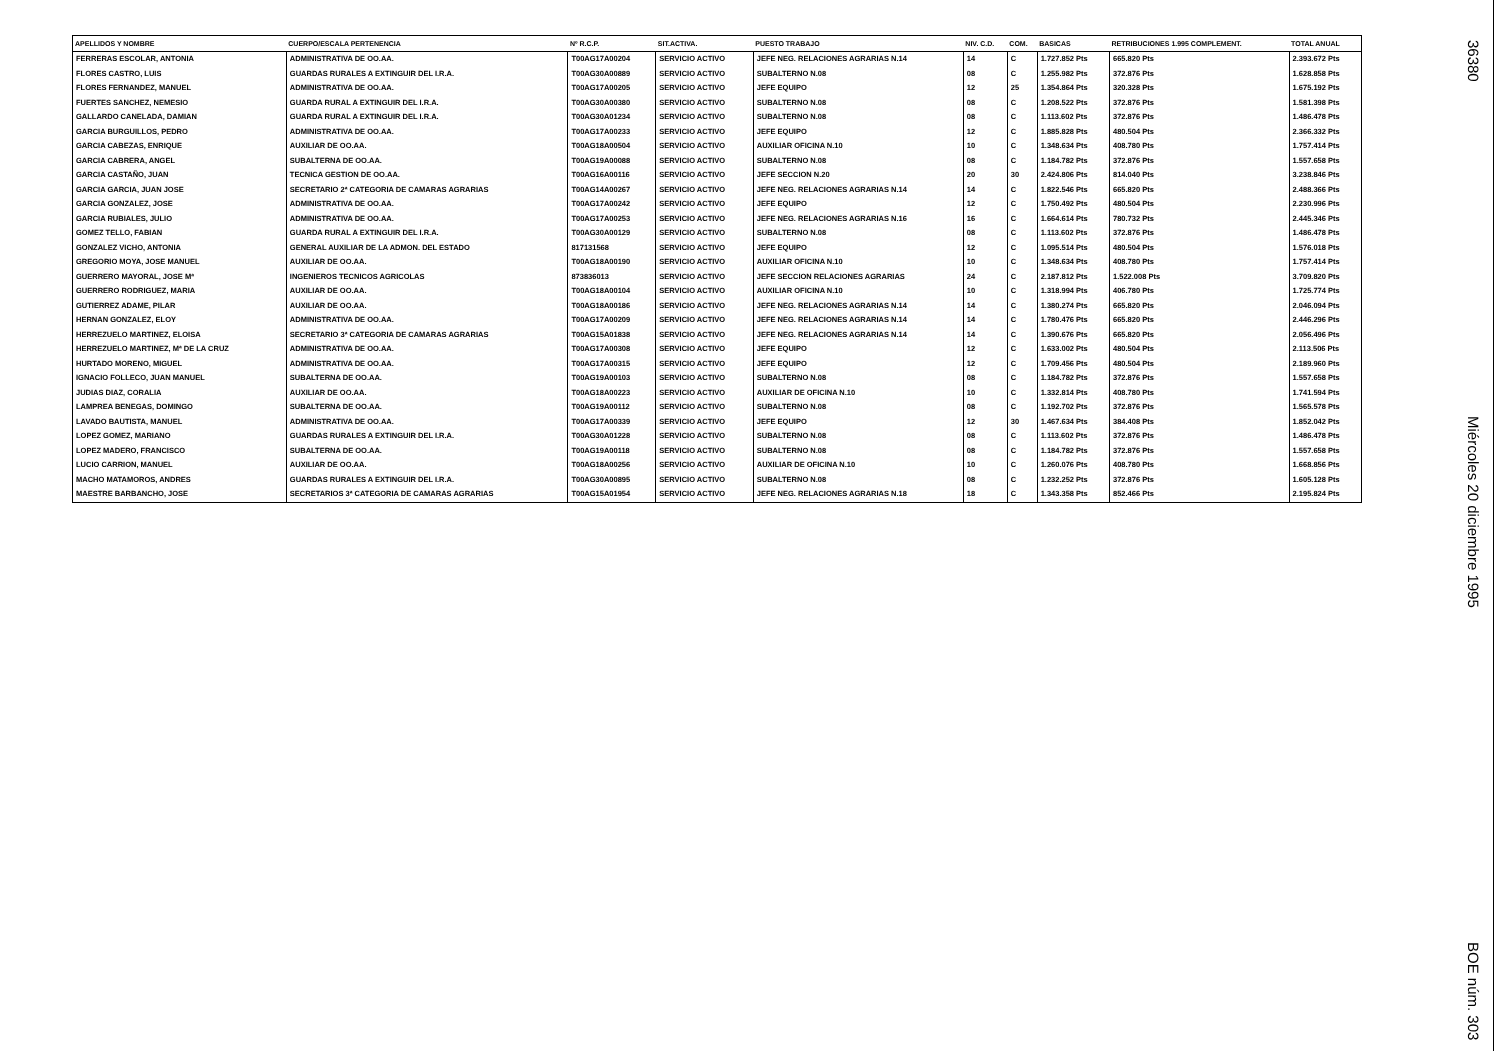| APELLIDOS Y NOMBRE | CUERPO/ESCALA PERTENENCIA | Nº R.C.P. | SIT.ACTIVA. | PUESTO TRABAJO | NIV. C.D. | COM. | BASICAS | RETRIBUCIONES 1.995 COMPLEMENT. | TOTAL ANUAL |
| --- | --- | --- | --- | --- | --- | --- | --- | --- | --- |
| FERRERAS ESCOLAR, ANTONIA | ADMINISTRATIVA DE OO.AA. | T00AG17A00204 | SERVICIO ACTIVO | JEFE NEG. RELACIONES AGRARIAS N.14 | 14 | C | 1.727.852 Pts | 665.820 Pts | 2.393.672 Pts |
| FLORES CASTRO, LUIS | GUARDAS RURALES A EXTINGUIR DEL I.R.A. | T00AG30A00889 | SERVICIO ACTIVO | SUBALTERNO N.08 | 08 | C | 1.255.982 Pts | 372.876 Pts | 1.628.858 Pts |
| FLORES FERNANDEZ, MANUEL | ADMINISTRATIVA DE OO.AA. | T00AG17A00205 | SERVICIO ACTIVO | JEFE EQUIPO | 12 | 25 | 1.354.864 Pts | 320.328 Pts | 1.675.192 Pts |
| FUERTES SANCHEZ, NEMESIO | GUARDA RURAL A EXTINGUIR DEL I.R.A. | T00AG30A00380 | SERVICIO ACTIVO | SUBALTERNO N.08 | 08 | C | 1.208.522 Pts | 372.876 Pts | 1.581.398 Pts |
| GALLARDO CANELADA, DAMIAN | GUARDA RURAL A EXTINGUIR DEL I.R.A. | T00AG30A01234 | SERVICIO ACTIVO | SUBALTERNO N.08 | 08 | C | 1.113.602 Pts | 372.876 Pts | 1.486.478 Pts |
| GARCIA BURGUILLOS, PEDRO | ADMINISTRATIVA DE OO.AA. | T00AG17A00233 | SERVICIO ACTIVO | JEFE EQUIPO | 12 | C | 1.885.828 Pts | 480.504 Pts | 2.366.332 Pts |
| GARCIA CABEZAS, ENRIQUE | AUXILIAR DE OO.AA. | T00AG18A00504 | SERVICIO ACTIVO | AUXILIAR OFICINA N.10 | 10 | C | 1.348.634 Pts | 408.780 Pts | 1.757.414 Pts |
| GARCIA CABRERA, ANGEL | SUBALTERNA DE OO.AA. | T00AG19A00088 | SERVICIO ACTIVO | SUBALTERNO N.08 | 08 | C | 1.184.782 Pts | 372.876 Pts | 1.557.658 Pts |
| GARCIA CASTAÑO, JUAN | TECNICA GESTION DE OO.AA. | T00AG16A00116 | SERVICIO ACTIVO | JEFE SECCION N.20 | 20 | 30 | 2.424.806 Pts | 814.040 Pts | 3.238.846 Pts |
| GARCIA GARCIA, JUAN JOSE | SECRETARIO 2ª CATEGORIA DE CAMARAS AGRARIAS | T00AG14A00267 | SERVICIO ACTIVO | JEFE NEG. RELACIONES AGRARIAS N.14 | 14 | C | 1.822.546 Pts | 665.820 Pts | 2.488.366 Pts |
| GARCIA GONZALEZ, JOSE | ADMINISTRATIVA DE OO.AA. | T00AG17A00242 | SERVICIO ACTIVO | JEFE EQUIPO | 12 | C | 1.750.492 Pts | 480.504 Pts | 2.230.996 Pts |
| GARCIA RUBIALES, JULIO | ADMINISTRATIVA DE OO.AA. | T00AG17A00253 | SERVICIO ACTIVO | JEFE NEG. RELACIONES AGRARIAS N.16 | 16 | C | 1.664.614 Pts | 780.732 Pts | 2.445.346 Pts |
| GOMEZ TELLO, FABIAN | GUARDA RURAL A EXTINGUIR DEL I.R.A. | T00AG30A00129 | SERVICIO ACTIVO | SUBALTERNO N.08 | 08 | C | 1.113.602 Pts | 372.876 Pts | 1.486.478 Pts |
| GONZALEZ VICHO, ANTONIA | GENERAL AUXILIAR DE LA ADMON. DEL ESTADO | 817131568 | SERVICIO ACTIVO | JEFE EQUIPO | 12 | C | 1.095.514 Pts | 480.504 Pts | 1.576.018 Pts |
| GREGORIO MOYA, JOSE MANUEL | AUXILIAR DE OO.AA. | T00AG18A00190 | SERVICIO ACTIVO | AUXILIAR OFICINA N.10 | 10 | C | 1.348.634 Pts | 408.780 Pts | 1.757.414 Pts |
| GUERRERO MAYORAL, JOSE Mª | INGENIEROS TECNICOS AGRICOLAS | 873836013 | SERVICIO ACTIVO | JEFE SECCION RELACIONES AGRARIAS | 24 | C | 2.187.812 Pts | 1.522.008 Pts | 3.709.820 Pts |
| GUERRERO RODRIGUEZ, MARIA | AUXILIAR DE OO.AA. | T00AG18A00104 | SERVICIO ACTIVO | AUXILIAR OFICINA N.10 | 10 | C | 1.318.994 Pts | 406.780 Pts | 1.725.774 Pts |
| GUTIERREZ ADAME, PILAR | AUXILIAR DE OO.AA. | T00AG18A00186 | SERVICIO ACTIVO | JEFE NEG. RELACIONES AGRARIAS N.14 | 14 | C | 1.380.274 Pts | 665.820 Pts | 2.046.094 Pts |
| HERNAN GONZALEZ, ELOY | ADMINISTRATIVA DE OO.AA. | T00AG17A00209 | SERVICIO ACTIVO | JEFE NEG. RELACIONES AGRARIAS N.14 | 14 | C | 1.780.476 Pts | 665.820 Pts | 2.446.296 Pts |
| HERREZUELO MARTINEZ, ELOISA | SECRETARIO 3ª CATEGORIA DE CAMARAS AGRARIAS | T00AG15A01838 | SERVICIO ACTIVO | JEFE NEG. RELACIONES AGRARIAS N.14 | 14 | C | 1.390.676 Pts | 665.820 Pts | 2.056.496 Pts |
| HERREZUELO MARTINEZ, Mª DE LA CRUZ | ADMINISTRATIVA DE OO.AA. | T00AG17A00308 | SERVICIO ACTIVO | JEFE EQUIPO | 12 | C | 1.633.002 Pts | 480.504 Pts | 2.113.506 Pts |
| HURTADO MORENO, MIGUEL | ADMINISTRATIVA DE OO.AA. | T00AG17A00315 | SERVICIO ACTIVO | JEFE EQUIPO | 12 | C | 1.709.456 Pts | 480.504 Pts | 2.189.960 Pts |
| IGNACIO FOLLECO, JUAN MANUEL | SUBALTERNA DE OO.AA. | T00AG19A00103 | SERVICIO ACTIVO | SUBALTERNO N.08 | 08 | C | 1.184.782 Pts | 372.876 Pts | 1.557.658 Pts |
| JUDIAS DIAZ, CORALIA | AUXILIAR DE OO.AA. | T00AG18A00223 | SERVICIO ACTIVO | AUXILIAR DE OFICINA N.10 | 10 | C | 1.332.814 Pts | 408.780 Pts | 1.741.594 Pts |
| LAMPREA BENEGAS, DOMINGO | SUBALTERNA DE OO.AA. | T00AG19A00112 | SERVICIO ACTIVO | SUBALTERNO N.08 | 08 | C | 1.192.702 Pts | 372.876 Pts | 1.565.578 Pts |
| LAVADO BAUTISTA, MANUEL | ADMINISTRATIVA DE OO.AA. | T00AG17A00339 | SERVICIO ACTIVO | JEFE EQUIPO | 12 | 30 | 1.467.634 Pts | 384.408 Pts | 1.852.042 Pts |
| LOPEZ GOMEZ, MARIANO | GUARDAS RURALES A EXTINGUIR DEL I.R.A. | T00AG30A01228 | SERVICIO ACTIVO | SUBALTERNO N.08 | 08 | C | 1.113.602 Pts | 372.876 Pts | 1.486.478 Pts |
| LOPEZ MADERO, FRANCISCO | SUBALTERNA DE OO.AA. | T00AG19A00118 | SERVICIO ACTIVO | SUBALTERNO N.08 | 08 | C | 1.184.782 Pts | 372.876 Pts | 1.557.658 Pts |
| LUCIO CARRION, MANUEL | AUXILIAR DE OO.AA. | T00AG18A00256 | SERVICIO ACTIVO | AUXILIAR DE OFICINA N.10 | 10 | C | 1.260.076 Pts | 408.780 Pts | 1.668.856 Pts |
| MACHO MATAMOROS, ANDRES | GUARDAS RURALES A EXTINGUIR DEL I.R.A. | T00AG30A00895 | SERVICIO ACTIVO | SUBALTERNO N.08 | 08 | C | 1.232.252 Pts | 372.876 Pts | 1.605.128 Pts |
| MAESTRE BARBANCHO, JOSE | SECRETARIOS 3ª CATEGORIA DE CAMARAS AGRARIAS | T00AG15A01954 | SERVICIO ACTIVO | JEFE NEG. RELACIONES AGRARIAS N.18 | 18 | C | 1.343.358 Pts | 852.466 Pts | 2.195.824 Pts |
36380 Miércoles 20 diciembre 1995 BOE núm. 303